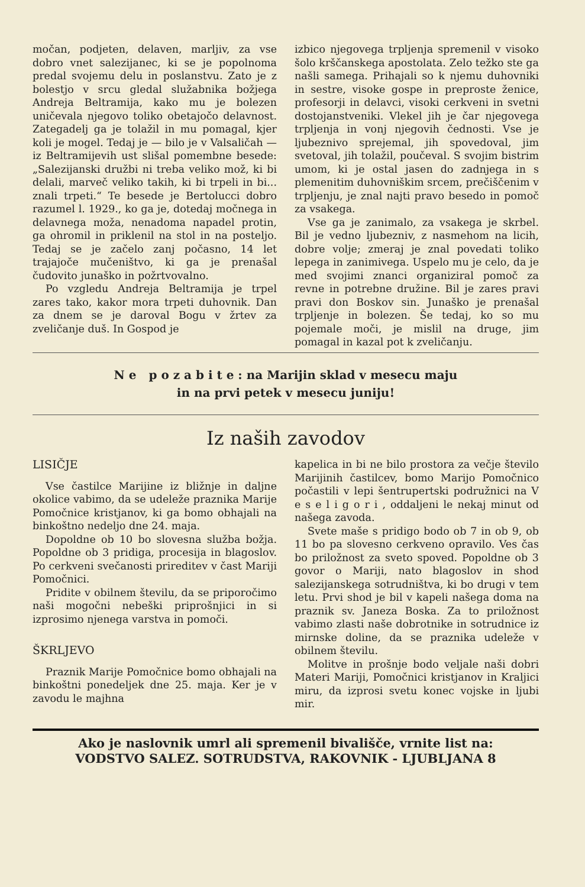močan, podjeten, delaven, marljiv, za vse dobro vnet salezijanec, ki se je popolnoma predal svojemu delu in poslanstvu. Zato je z bolestjo v srcu gledal služabnika božjega Andreja Beltramija, kako mu je bolezen uničevala njegovo toliko obetajočo delavnost. Zategadelj ga je tolažil in mu pomagal, kjer koli je mogel. Tedaj je — bilo je v Valsaličah — iz Beltramijevih ust slišal pomembne besede: „Salezijanski družbi ni treba veliko mož, ki bi delali, marveč veliko takih, ki bi trpeli in bi... znali trpeti.“ Te besede je Bertolucci dobro razumel l. 1929., ko ga je, dotedaj močnega in delavnega moža, nenadoma napadel protin, ga ohromil in priklenil na stol in na posteljo. Tedaj se je začelo zanj počasno, 14 let trajajoče mučeništvo, ki ga je prenašal čudovito junaško in požrtvovalno.
Po vzgledu Andreja Beltramija je trpel zares tako, kakor mora trpeti duhovnik. Dan za dnem se je daroval Bogu v žrtev za zveličanje duš. In Gospod je
izbico njegovega trpljenja spremenil v visoko šolo krščanskega apostolata. Zelo težko ste ga našli samega. Prihajali so k njemu duhovniki in sestre, visoke gospe in preproste ženice, profesorji in delavci, visoki cerkveni in svetni dostojanstveniki. Vlekel jih je čar njegovega trpljenja in vonj njegovih čednosti. Vse je ljubeznivo sprejemal, jih spovedoval, jim svetoval, jih tolažil, poučeval. S svojim bistrim umom, ki je ostal jasen do zadnjega in s plemenitim duhovniškim srcem, prečiščenim v trpljenju, je znal najti pravo besedo in pomoč za vsakega.
Vse ga je zanimalo, za vsakega je skrbel. Bil je vedno ljubezniv, z nasmehom na licih, dobre volje; zmeraj je znal povedati toliko lepega in zanimivega. Uspelo mu je celo, da je med svojimi znanci organiziral pomoč za revne in potrebne družine. Bil je zares pravi pravi don Boskov sin. Junaško je prenašal trpljenje in bolezen. Še tedaj, ko so mu pojemale moči, je mislil na druge, jim pomagal in kazal pot k zveličanju.
N e p o z a b i t e : na Marijin sklad v mesecu maju
in na prvi petek v mesecu juniju!
Iz naših zavodov
LISIČJE
Vse častilce Marijine iz bližnje in daljne okolice vabimo, da se udeleže praznika Marije Pomočnice kristjanov, ki ga bomo obhajali na binkoštno nedeljo dne 24. maja.
Dopoldne ob 10 bo slovesna služba božja. Popoldne ob 3 pridiga, procesija in blagoslov. Po cerkveni svečanosti prireditev v čast Mariji Pomočnici.
Pridite v obilnem številu, da se priporočimo naši mogočni nebeški priprošnjici in si izprosimo njenega varstva in pomoči.
ŠKRLJEVO
Praznik Marije Pomočnice bomo obhajali na binkoštni ponedeljek dne 25. maja. Ker je v zavodu le majhna
kapelica in bi ne bilo prostora za večje število Marijinih častilcev, bomo Marijo Pomočnico počastili v lepi šentrupertski podružnici na V e s e l i g o r i , oddaljeni le nekaj minut od našega zavoda.
Svete maše s pridigo bodo ob 7 in ob 9, ob 11 bo pa slovesno cerkveno opravilo. Ves čas bo priložnost za sveto spoved. Popoldne ob 3 govor o Mariji, nato blagoslov in shod salezijanskega sotrudništva, ki bo drugi v tem letu. Prvi shod je bil v kapeli našega doma na praznik sv. Janeza Boska. Za to priložnost vabimo zlasti naše dobrotnike in sotrudnice iz mirnske doline, da se praznika udeleže v obilnem številu.
Molitve in prošnje bodo veljale naši dobri Materi Mariji, Pomočnici kristjanov in Kraljici miru, da izprosi svetu konec vojske in ljubi mir.
Ako je naslovnik umrl ali spremenil bivališče, vrnite list na:
VODSTVO SALEZ. SOTRUDSTVA, RAKOVNIK - LJUBLJANA 8